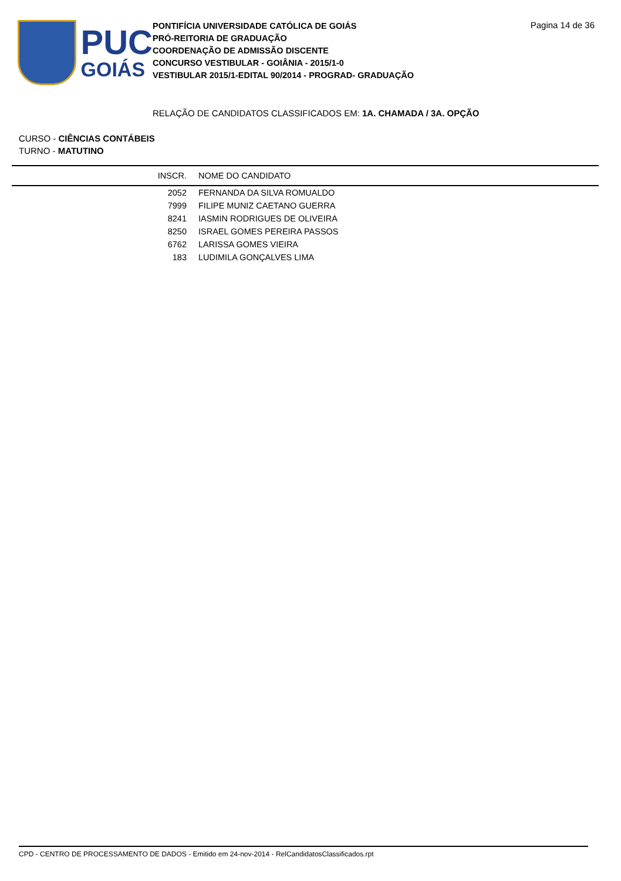PUC
GOIÁS
PONTIFÍCIA UNIVERSIDADE CATÓLICA DE GOIÁS
PRÓ-REITORIA DE GRADUAÇÃO
COORDENAÇÃO DE ADMISSÃO DISCENTE
CONCURSO VESTIBULAR - GOIÂNIA - 2015/1-0
VESTIBULAR 2015/1-EDITAL 90/2014 - PROGRAD- GRADUAÇÃO
Pagina 14 de 36
RELAÇÃO DE CANDIDATOS CLASSIFICADOS EM: 1A. CHAMADA / 3A. OPÇÃO
CURSO - CIÊNCIAS CONTÁBEIS
TURNO - MATUTINO
| INSCR. | NOME DO CANDIDATO |
| --- | --- |
| 2052 | FERNANDA DA SILVA ROMUALDO |
| 7999 | FILIPE MUNIZ CAETANO GUERRA |
| 8241 | IASMIN RODRIGUES DE OLIVEIRA |
| 8250 | ISRAEL GOMES PEREIRA PASSOS |
| 6762 | LARISSA GOMES VIEIRA |
| 183 | LUDIMILA GONÇALVES LIMA |
CPD - CENTRO DE PROCESSAMENTO DE DADOS - Emitido em 24-nov-2014 - RelCandidatosClassificados.rpt